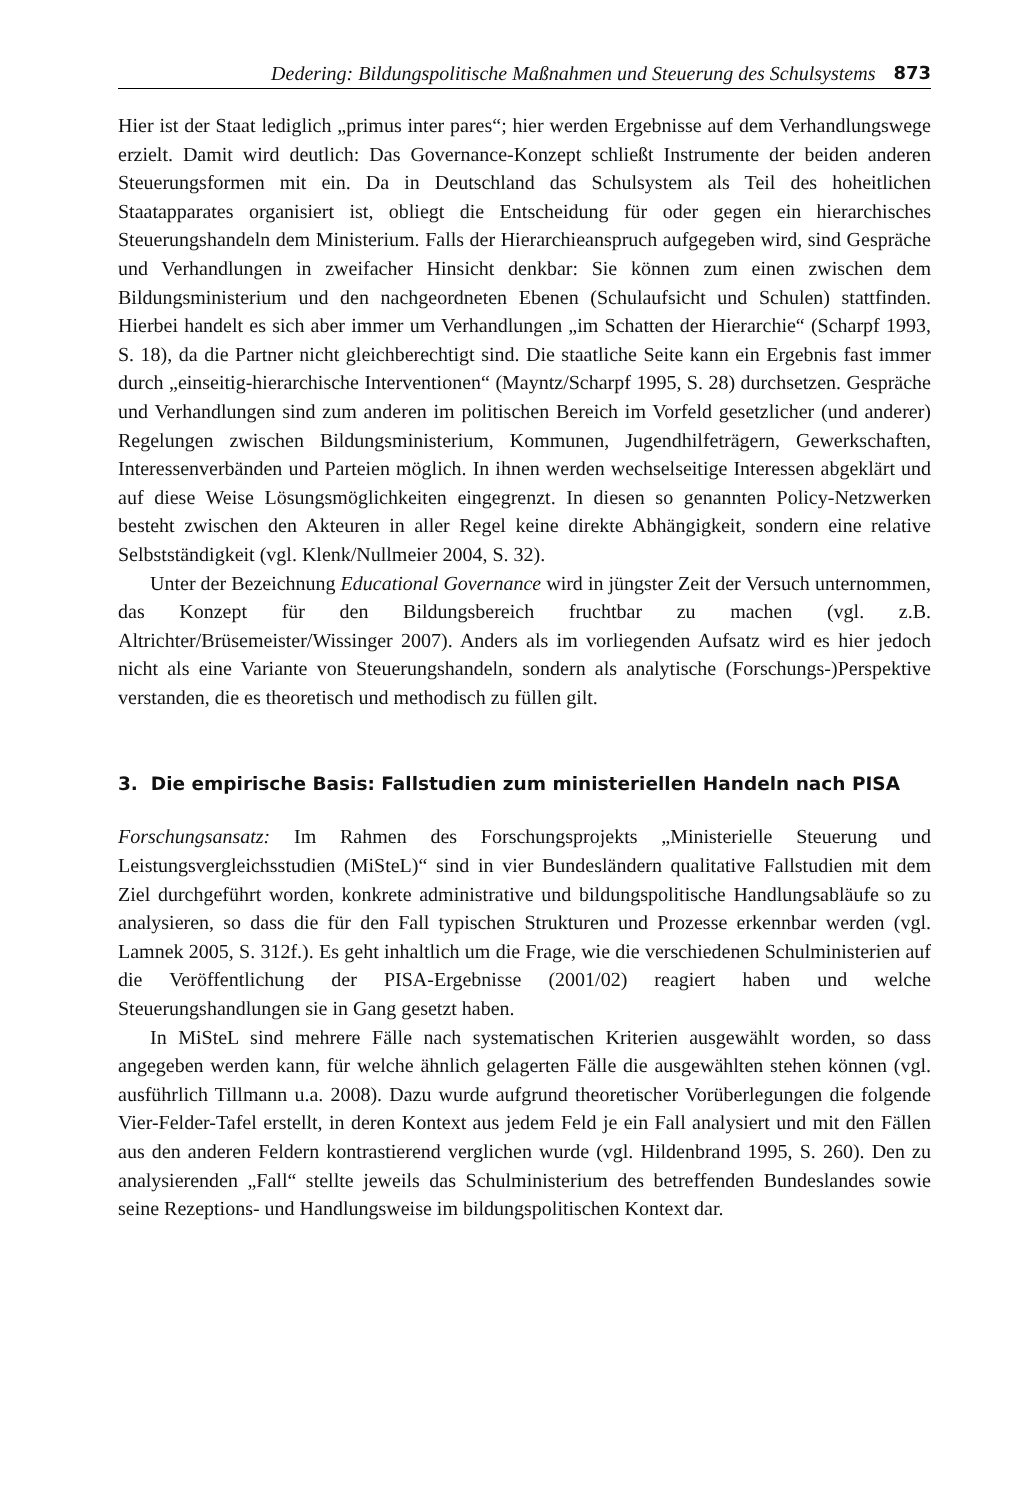Dedering: Bildungspolitische Maßnahmen und Steuerung des Schulsystems 873
Hier ist der Staat lediglich „primus inter pares“; hier werden Ergebnisse auf dem Verhandlungswege erzielt. Damit wird deutlich: Das Governance-Konzept schließt Instrumente der beiden anderen Steuerungsformen mit ein. Da in Deutschland das Schulsystem als Teil des hoheitlichen Staatapparates organisiert ist, obliegt die Entscheidung für oder gegen ein hierarchisches Steuerungshandeln dem Ministerium. Falls der Hierarchieanspruch aufgegeben wird, sind Gespräche und Verhandlungen in zweifacher Hinsicht denkbar: Sie können zum einen zwischen dem Bildungsministerium und den nachgeordneten Ebenen (Schulaufsicht und Schulen) stattfinden. Hierbei handelt es sich aber immer um Verhandlungen „im Schatten der Hierarchie“ (Scharpf 1993, S. 18), da die Partner nicht gleichberechtigt sind. Die staatliche Seite kann ein Ergebnis fast immer durch „einseitig-hierarchische Interventionen“ (Mayntz/Scharpf 1995, S. 28) durchsetzen. Gespräche und Verhandlungen sind zum anderen im politischen Bereich im Vorfeld gesetzlicher (und anderer) Regelungen zwischen Bildungsministerium, Kommunen, Jugendhilfeträgern, Gewerkschaften, Interessenverbänden und Parteien möglich. In ihnen werden wechselseitige Interessen abgeklärt und auf diese Weise Lösungsmöglichkeiten eingegrenzt. In diesen so genannten Policy-Netzwerken besteht zwischen den Akteuren in aller Regel keine direkte Abhängigkeit, sondern eine relative Selbstständigkeit (vgl. Klenk/Nullmeier 2004, S. 32).
Unter der Bezeichnung Educational Governance wird in jüngster Zeit der Versuch unternommen, das Konzept für den Bildungsbereich fruchtbar zu machen (vgl. z.B. Altrichter/Brüsemeister/Wissinger 2007). Anders als im vorliegenden Aufsatz wird es hier jedoch nicht als eine Variante von Steuerungshandeln, sondern als analytische (Forschungs-)Perspektive verstanden, die es theoretisch und methodisch zu füllen gilt.
3. Die empirische Basis: Fallstudien zum ministeriellen Handeln nach PISA
Forschungsansatz: Im Rahmen des Forschungsprojekts „Ministerielle Steuerung und Leistungsvergleichsstudien (MiSteL)“ sind in vier Bundesländern qualitative Fallstudien mit dem Ziel durchgeführt worden, konkrete administrative und bildungspolitische Handlungsabläufe so zu analysieren, so dass die für den Fall typischen Strukturen und Prozesse erkennbar werden (vgl. Lamnek 2005, S. 312f.). Es geht inhaltlich um die Frage, wie die verschiedenen Schulministerien auf die Veröffentlichung der PISA-Ergebnisse (2001/02) reagiert haben und welche Steuerungshandlungen sie in Gang gesetzt haben.
In MiSteL sind mehrere Fälle nach systematischen Kriterien ausgewählt worden, so dass angegeben werden kann, für welche ähnlich gelagerten Fälle die ausgewählten stehen können (vgl. ausführlich Tillmann u.a. 2008). Dazu wurde aufgrund theoretischer Vorüberlegungen die folgende Vier-Felder-Tafel erstellt, in deren Kontext aus jedem Feld je ein Fall analysiert und mit den Fällen aus den anderen Feldern kontrastierend verglichen wurde (vgl. Hildenbrand 1995, S. 260). Den zu analysierenden „Fall“ stellte jeweils das Schulministerium des betreffenden Bundeslandes sowie seine Rezeptions- und Handlungsweise im bildungspolitischen Kontext dar.